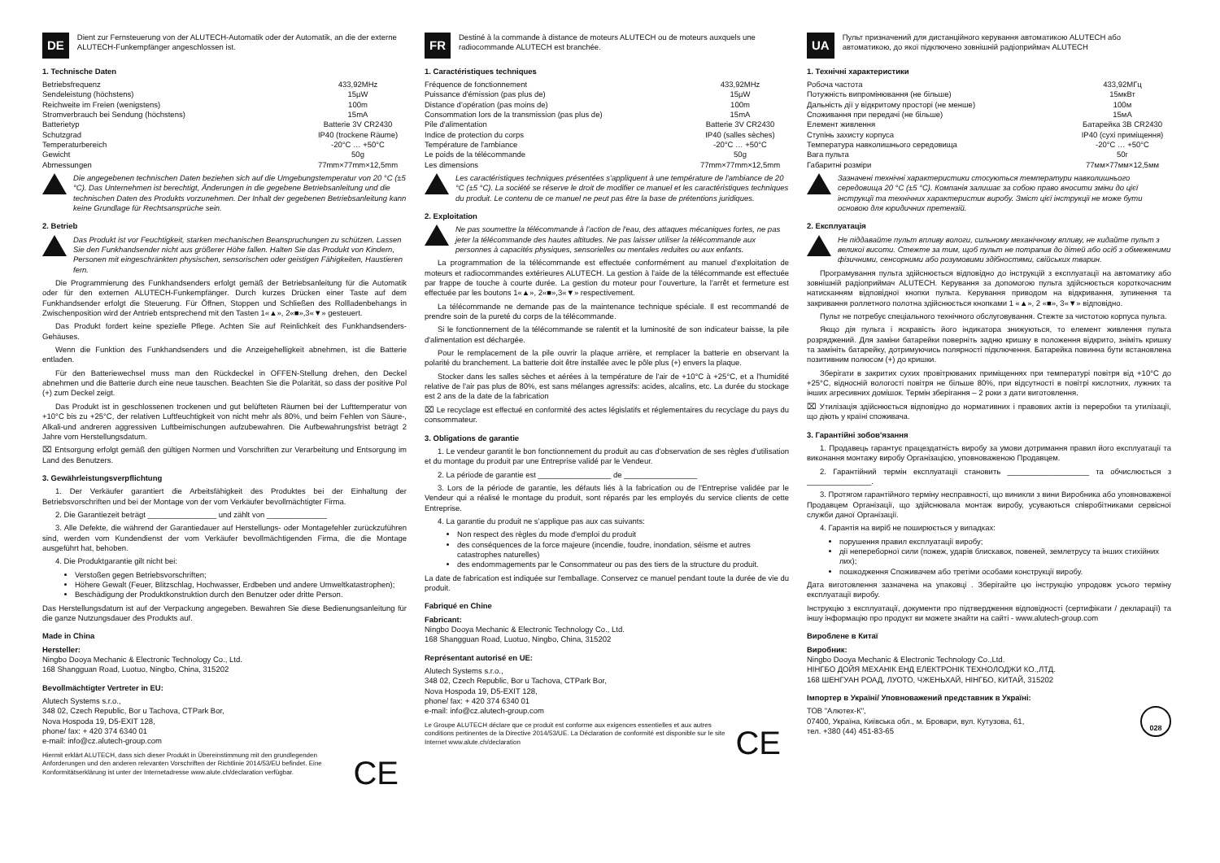DE
Dient zur Fernsteuerung von der ALUTECH-Automatik oder der Automatik, an die der externe ALUTECH-Funkempfänger angeschlossen ist.
1. Technische Daten
| Betriebsfrequenz | 433,92MHz |
| Sendeleistung (höchstens) | 15µW |
| Reichweite im Freien (wenigstens) | 100m |
| Stromverbrauch bei Sendung (höchstens) | 15mA |
| Batterietyp | Batterie 3V CR2430 |
| Schutzgrad | IP40 (trockene Räume) |
| Temperaturbereich | -20°C … +50°C |
| Gewicht | 50g |
| Abmessungen | 77mm×77mm×12,5mm |
Die angegebenen technischen Daten beziehen sich auf die Umgebungstemperatur von 20 °C (±5 °C). Das Unternehmen ist berechtigt, Änderungen in die gegebene Betriebsanleitung und die technischen Daten des Produkts vorzunehmen. Der Inhalt der gegebenen Betriebsanleitung kann keine Grundlage für Rechtsansprüche sein.
2. Betrieb
Das Produkt ist vor Feuchtigkeit, starken mechanischen Beanspruchungen zu schützen. Lassen Sie den Funkhandsender nicht aus größerer Höhe fallen. Halten Sie das Produkt von Kindern, Personen mit eingeschränkten physischen, sensorischen oder geistigen Fähigkeiten, Haustieren fern.
Die Programmierung des Funkhandsenders erfolgt gemäß der Betriebsanleitung für die Automatik oder für den externen ALUTECH-Funkempfänger. Durch kurzes Drücken einer Taste auf dem Funkhandsender erfolgt die Steuerung. Für Öffnen, Stoppen und Schließen des Rollladenbehangs in Zwischenposition wird der Antrieb entsprechend mit den Tasten 1«▲», 2«■»,3«▼» gesteuert.
Das Produkt fordert keine spezielle Pflege. Achten Sie auf Reinlichkeit des Funkhandsenders-Gehäuses.
Wenn die Funktion des Funkhandsenders und die Anzeigehelligkeit abnehmen, ist die Batterie entladen.
Für den Batteriewechsel muss man den Rückdeckel in OFFEN-Stellung drehen, den Deckel abnehmen und die Batterie durch eine neue tauschen. Beachten Sie die Polarität, so dass der positive Pol (+) zum Deckel zeigt.
Das Produkt ist in geschlossenen trockenen und gut belüfteten Räumen bei der Lufttemperatur von +10°C bis zu +25°C, der relativen Luftfeuchtigkeit von nicht mehr als 80%, und beim Fehlen von Säure-, Alkali-und andreren aggressiven Luftbeimischungen aufzubewahren. Die Aufbewahrungsfrist beträgt 2 Jahre vom Herstellungsdatum.
⌧ Entsorgung erfolgt gemäß den gültigen Normen und Vorschriften zur Verarbeitung und Entsorgung im Land des Benutzers.
3. Gewährleistungsverpflichtung
1. Der Verkäufer garantiert die Arbeitsfähigkeit des Produktes bei der Einhaltung der Betriebsvorschriften und bei der Montage von der vom Verkäufer bevollmächtigter Firma.
2. Die Garantiezeit beträgt ________________ und zählt von ______________
3. Alle Defekte, die während der Garantiedauer auf Herstellungs- oder Montagefehler zurückzuführen sind, werden vom Kundendienst der vom Verkäufer bevollmächtigenden Firma, die die Montage ausgeführt hat, behoben.
4. Die Produktgarantie gilt nicht bei:
Verstoßen gegen Betriebsvorschriften;
Höhere Gewalt (Feuer, Blitzschlag, Hochwasser, Erdbeben und andere Umweltkatastrophen);
Beschädigung der Produktkonstruktion durch den Benutzer oder dritte Person.
Das Herstellungsdatum ist auf der Verpackung angegeben. Bewahren Sie diese Bedienungsanleitung für die ganze Nutzungsdauer des Produkts auf.
Made in China
Hersteller:
Ningbo Dooya Mechanic & Electronic Technology Co., Ltd.
168 Shangguan Road, Luotuo, Ningbo, China, 315202
Bevollmächtigter Vertreter in EU:
Alutech Systems s.r.o.,
348 02, Czech Republic, Bor u Tachova, CTPark Bor,
Nova Hospoda 19, D5-EXIT 128,
phone/ fax: + 420 374 6340 01
e-mail: info@cz.alutech-group.com
CE Hiermit erklärt ALUTECH, dass sich dieser Produkt in Übereinstimmung mit den grundlegenden Anforderungen und den anderen relevanten Vorschriften der Richtlinie 2014/53/EU befindet. Eine Konformitätserklärung ist unter der Internetadresse www.alute.ch/declaration verfügbar.
FR
Destiné à la commande à distance de moteurs ALUTECH ou de moteurs auxquels une radiocommande ALUTECH est branchée.
1. Caractéristiques techniques
| Fréquence de fonctionnement | 433,92MHz |
| Puissance d'émission (pas plus de) | 15µW |
| Distance d'opération (pas moins de) | 100m |
| Consommation lors de la transmission (pas plus de) | 15mA |
| Pile d'alimentation | Batterie 3V CR2430 |
| Indice de protection du corps | IP40 (salles sèches) |
| Température de l'ambiance | -20°C … +50°C |
| Le poids de la télécommande | 50g |
| Les dimensions | 77mm×77mm×12,5mm |
Les caractéristiques techniques présentées s'appliquent à une température de l'ambiance de 20 °C (±5 °C). La société se réserve le droit de modifier ce manuel et les caractéristiques techniques du produit. Le contenu de ce manuel ne peut pas être la base de prétentions juridiques.
2. Exploitation
Ne pas soumettre la télécommande à l'action de l'eau, des attaques mécaniques fortes, ne pas jeter la télécommande des hautes altitudes. Ne pas laisser utiliser la télécommande aux personnes à capacités physiques, sensorielles ou mentales reduites ou aux enfants.
La programmation de la télécommande est effectuée conformément au manuel d'exploitation de moteurs et radiocommandes extérieures ALUTECH. La gestion à l'aide de la télécommande est effectuée par frappe de touche à courte durée. La gestion du moteur pour l'ouverture, la l'arrêt et fermeture est effectuée par les boutons 1«▲», 2«■»,3«▼» respectivement.
La télécommande ne demande pas de la maintenance technique spéciale. Il est recommandé de prendre soin de la pureté du corps de la télécommande.
Si le fonctionnement de la télécommande se ralentit et la luminosité de son indicateur baisse, la pile d'alimentation est déchargée.
Pour le remplacement de la pile ouvrir la plaque arrière, et remplacer la batterie en observant la polarité du branchement. La batterie doit être installée avec le pôle plus (+) envers la plaque.
Stocker dans les salles sèches et aérées à la température de l'air de +10°C à +25°C, et a l'humidité relative de l'air pas plus de 80%, est sans mélanges agressifs: acides, alcalins, etc. La durée du stockage est 2 ans de la date de la fabrication
⌧ Le recyclage est effectué en conformité des actes législatifs et réglementaires du recyclage du pays du consommateur.
3. Obligations de garantie
1. Le vendeur garantit le bon fonctionnement du produit au cas d'observation de ses règles d'utilisation et du montage du produit par une Entreprise validé par le Vendeur.
2. La période de garantie est _________________ de _________________
3. Lors de la période de garantie, les défauts liés à la fabrication ou de l'Entreprise validée par le Vendeur qui a réalisé le montage du produit, sont réparés par les employés du service clients de cette Entreprise.
4. La garantie du produit ne s'applique pas aux cas suivants:
Non respect des règles du mode d'emploi du produit
des conséquences de la force majeure (incendie, foudre, inondation, séisme et autres catastrophes naturelles)
des endommagements par le Consommateur ou pas des tiers de la structure du produit.
La date de fabrication est indiquée sur l'emballage. Conservez ce manuel pendant toute la durée de vie du produit.
Fabriqué en Chine
Fabricant:
Ningbo Dooya Mechanic & Electronic Technology Co., Ltd.
168 Shangguan Road, Luotuo, Ningbo, China, 315202
Représentant autorisé en UE:
Alutech Systems s.r.o.,
348 02, Czech Republic, Bor u Tachova, CTPark Bor,
Nova Hospoda 19, D5-EXIT 128,
phone/ fax: + 420 374 6340 01
e-mail: info@cz.alutech-group.com
CE Le Groupe ALUTECH déclare que ce produit est conforme aux exigences essentielles et aux autres conditions pertinentes de la Directive 2014/53/UE. La Déclaration de conformité est disponible sur le site Internet www.alute.ch/declaration
UA
Пульт призначений для дистанційного керування автоматикою ALUTECH або автоматикою, до якої підключено зовнішній радіоприймач ALUTECH
1. Технічні характеристики
| Робоча частота | 433,92МГц |
| Потужність випромінювання (не більше) | 15мкВт |
| Дальність дії у відкритому просторі (не менше) | 100м |
| Споживання при передачі (не більше) | 15мА |
| Елемент живлення | Батарейка 3В CR2430 |
| Ступінь захисту корпуса | IP40 (сухі приміщення) |
| Температура навколишнього середовища | -20°C … +50°C |
| Вага пульта | 50г |
| Габаритні розміри | 77мм×77мм×12,5мм |
Зазначені технічні характеристики стосуються температури навколишнього середовища 20 °C (±5 °C). Компанія залишає за собою право вносити зміни до цієї інструкції та технічних характеристик виробу. Зміст цієї інструкції не може бути основою для юридичних претензій.
2. Експлуатація
Не піддавайте пульт впливу вологи, сильному механічному впливу, не кидайте пульт з великої висоти. Стежте за тим, щоб пульт не потрапив до дітей або осіб з обмеженими фізичними, сенсорними або розумовими здібностями, свійських тварин.
Програмування пульта здійснюється відповідно до інструкцій з експлуатації на автоматику або зовнішній радіоприймач ALUTECH. Керування за допомогою пульта здійснюється короткочасним натисканням відповідної кнопки пульта. Керування приводом на відкривання, зупинення та закривання роллетного полотна здійснюється кнопками 1 «▲», 2 «■», 3«▼» відповідно.
Пульт не потребує спеціального технічного обслуговування. Стежте за чистотою корпуса пульта.
Якщо дія пульта і яскравість його індикатора знижуються, то елемент живлення пульта розряджений. Для заміни батарейки поверніть задню кришку в положення відкрито, зніміть кришку та замініть батарейку, дотримуючись полярності підключення. Батарейка повинна бути встановлена позитивним полюсом (+) до кришки.
Зберігати в закритих сухих провітрюваних приміщеннях при температурі повітря від +10°С до +25°С, відносній вологості повітря не більше 80%, при відсутності в повітрі кислотних, лужних та інших агресивних домішок. Термін зберігання – 2 роки з дати виготовлення.
⌧ Утилізація здійснюється відповідно до нормативних і правових актів із переробки та утилізації, що діють у країні споживача.
3. Гарантійні зобов'язання
1. Продавець гарантує працездатність виробу за умови дотримання правил його експлуатації та виконання монтажу виробу Організацією, уповноваженою Продавцем.
2. Гарантійний термін експлуатації становить ___________________ та обчислюється з _______________.
3. Протягом гарантійного терміну несправності, що виникли з вини Виробника або уповноваженої Продавцем Організації, що здійснювала монтаж виробу, усуваються співробітниками сервісної служби даної Організації.
4. Гарантія на виріб не поширюється у випадках:
порушення правил експлуатації виробу;
дії непереборної сили (пожеж, ударів блискавок, повеней, землетрусу та інших стихійних лих);
пошкодження Споживачем або третіми особами конструкції виробу.
Дата виготовлення зазначена на упаковці . Зберігайте цю інструкцію упродовж усього терміну експлуатації виробу.
Інструкцію з експлуатації, документи про підтвердження відповідності (сертифікати / декларації) та іншу інформацію про продукт ви можете знайти на сайті - www.alutech-group.com
Вироблене в Китаї
Виробник:
Ningbo Dooya Mechanic & Electronic Technology Co.,Ltd.
НІНГБО ДОЙЯ МЕХАНІК ЕНД ЕЛЕКТРОНІК ТЕХНОЛОДЖИ КО.,ЛТД.
168 ШЕНГУАН РОАД, ЛУОТО, ЧЖЕНЬХАЙ, НІНГБО, КИТАЙ, 315202
Імпортер в Україні/ Уповноважений представник в Україні:
028 ТОВ "Алютех-К",
07400, Україна, Київська обл., м. Бровари, вул. Кутузова, 61,
тел. +380 (44) 451-83-65